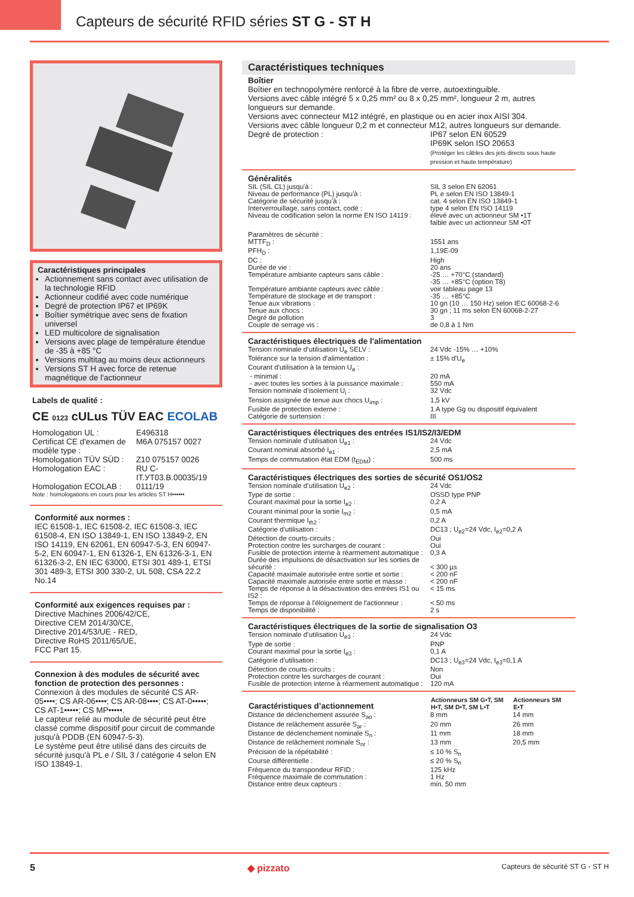Capteurs de sécurité RFID séries ST G - ST H
Caractéristiques principales
Actionnement sans contact avec utilisation de la technologie RFID
Actionneur codifié avec code numérique
Degré de protection IP67 et IP69K
Boîtier symétrique avec sens de fixation universel
LED multicolore de signalisation
Versions avec plage de température étendue de -35 à +85 °C
Versions multitag au moins deux actionneurs
Versions ST H avec force de retenue magnétique de l'actionneur
Labels de qualité :
CE 0123 cULus TÜV EAC ECOLAB
| Homologation UL : | E496318 |
| Certificat CE d'examen de modèle type : | M6A 075157 0027 |
| Homologation TÜV SÜD : | Z10 075157 0026 |
| Homologation EAC : | RU C-IT.УТ03.B.00035/19 |
| Homologation ECOLAB : | 0111/19 |
Note : homologations en cours pour les articles ST H••••••
Conformité aux normes :
IEC 61508-1, IEC 61508-2, IEC 61508-3, IEC 61508-4, EN ISO 13849-1, EN ISO 13849-2, EN ISO 14119, EN 62061, EN 60947-5-3, EN 60947-5-2, EN 60947-1, EN 61326-1, EN 61326-3-1, EN 61326-3-2, EN IEC 63000, ETSI 301 489-1, ETSI 301 489-3, ETSI 300 330-2, UL 508, CSA 22.2 No.14
Conformité aux exigences requises par :
Directive Machines 2006/42/CE,
Directive CEM 2014/30/CE,
Directive 2014/53/UE - RED,
Directive RoHS 2011/65/UE,
FCC Part 15.
Connexion à des modules de sécurité avec fonction de protection des personnes :
Connexion à des modules de sécurité CS AR-05••••; CS AR-06••••; CS AR-08••••; CS AT-0•••••; CS AT-1•••••; CS MP•••••.
Le capteur relié au module de sécurité peut être classé comme dispositif pour circuit de commande jusqu'à PDDB (EN 60947-5-3).
Le système peut être utilisé dans des circuits de sécurité jusqu'à PL e / SIL 3 / catégorie 4 selon EN ISO 13849-1.
Caractéristiques techniques
Boîtier
Boîtier en technopolymère renforcé à la fibre de verre, autoextinguible.
Versions avec câble intégré 5 x 0,25 mm² ou 8 x 0,25 mm², longueur 2 m, autres longueurs sur demande.
Versions avec connecteur M12 intégré, en plastique ou en acier inox AISI 304.
Versions avec câble longueur 0,2 m et connecteur M12, autres longueurs sur demande.
| Degré de protection : | IP67 selon EN 60529 IP69K selon ISO 20653 (Protéger les câbles des jets directs sous haute pression et haute température) |
Généralités
| SIL (SIL CL) jusqu'à : | SIL 3 selon EN 62061 |
| Niveau de performance (PL) jusqu'à : | PL e selon EN ISO 13849-1 |
| Catégorie de sécurité jusqu'à : | cat. 4 selon EN ISO 13849-1 |
| Interverrouillage, sans contact, codé : | type 4 selon EN ISO 14119 |
| Niveau de codification selon la norme EN ISO 14119 : | élevé avec un actionneur SM •1T faible avec un actionneur SM •0T |
| Paramètres de sécurité : | |
| MTTF<sub>D</sub> : | 1551 ans |
| PFH<sub>D</sub> : | 1,19E-09 |
| DC : | High |
| Durée de vie : | 20 ans |
| Température ambiante capteurs sans câble : | -25 … +70°C (standard) -35 … +85°C (option T8) |
| Température ambiante capteurs avec câble : | voir tableau page 13 |
| Température de stockage et de transport : | -35 … +85°C |
| Tenue aux vibrations : | 10 gn (10 … 150 Hz) selon IEC 60068-2-6 |
| Tenue aux chocs : | 30 gn ; 11 ms selon EN 60068-2-27 |
| Degré de pollution | 3 |
| Couple de serrage vis : | de 0,8 à 1 Nm |
Caractéristiques électriques de l'alimentation
| Tension nominale d’utilisation U<sub>e</sub> SELV : | 24 Vdc -15% … +10% |
| Tolérance sur la tension d'alimentation : | ± 15% d'U<sub>e</sub> |
| Courant d'utilisation à la tension U<sub>e</sub> : | |
| - minimal : | 20 mA |
| - avec toutes les sorties à la puissance maximale : | 550 mA |
| Tension nominale d’isolement U<sub>i</sub> : | 32 Vdc |
| Tension assignée de tenue aux chocs U<sub>imp</sub> : | 1,5 kV |
| Fusible de protection externe : | 1 A type Gg ou dispositif équivalent |
| Catégorie de surtension : | III |
Caractéristiques électriques des entrées IS1/IS2/I3/EDM
| Tension nominale d’utilisation U<sub>e1</sub> : | 24 Vdc |
| Courant nominal absorbé I<sub>e1</sub> : | 2,5 mA |
| Temps de commutation état EDM (t<sub>EDM</sub>) : | 500 ms |
Caractéristiques électriques des sorties de sécurité OS1/OS2
| Tension nominale d’utilisation U<sub>e2</sub> : | 24 Vdc |
| Type de sortie : | OSSD type PNP |
| Courant maximal pour la sortie I<sub>e2</sub> : | 0,2 A |
| Courant minimal pour la sortie I<sub>m2</sub> : | 0,5 mA |
| Courant thermique I<sub>th2</sub> : | 0,2 A |
| Catégorie d’utilisation : | DC13 ; U<sub>e2</sub>=24 Vdc, I<sub>e2</sub>=0,2 A |
| Détection de courts-circuits : | Oui |
| Protection contre les surcharges de courant : | Oui |
| Fusible de protection interne à réarmement automatique : | 0,3 A |
| Durée des impulsions de désactivation sur les sorties de sécurité : | < 300 µs |
| Capacité maximale autorisée entre sortie et sortie : | < 200 nF |
| Capacité maximale autorisée entre sortie et masse : | < 200 nF |
| Temps de réponse à la désactivation des entrées IS1 ou IS2 : | < 15 ms |
| Temps de réponse à l'éloignement de l'actionneur : | < 50 ms |
| Temps de disponibilité : | 2 s |
Caractéristiques électriques de la sortie de signalisation O3
| Tension nominale d’utilisation U<sub>e3</sub> : | 24 Vdc |
| Type de sortie : | PNP |
| Courant maximal pour la sortie I<sub>e3</sub> : | 0,1 A |
| Catégorie d’utilisation : | DC13 ; U<sub>e3</sub>=24 Vdc, I<sub>e3</sub>=0,1 A |
| Détection de courts-circuits : | Non |
| Protection contre les surcharges de courant : | Oui |
| Fusible de protection interne à réarmement automatique : | 120 mA |
| Caractéristiques d’actionnement | Actionneurs SM G•T, SM H•T, SM D•T, SM L•T | Actionneurs SM E•T |
| --- | --- | --- |
| Distance de déclenchement assurée S<sub>ao</sub> : | 8 mm | 14 mm |
| Distance de relâchement assurée S<sub>ar</sub> : | 20 mm | 26 mm |
| Distance de déclenchement nominale S<sub>n</sub> : | 11 mm | 18 mm |
| Distance de relâchement nominale S<sub>nr</sub> : | 13 mm | 20,5 mm |
| Précision de la répétabilité : | ≤ 10 % S<sub>n</sub> | |
| Course différentielle : | ≤ 20 % S<sub>n</sub> | |
| Fréquence du transpondeur RFID : | 125 kHz | |
| Fréquence maximale de commutation : | 1 Hz | |
| Distance entre deux capteurs : | min. 50 mm | |
5 ◆ pizzato Capteurs de sécurité ST G - ST H